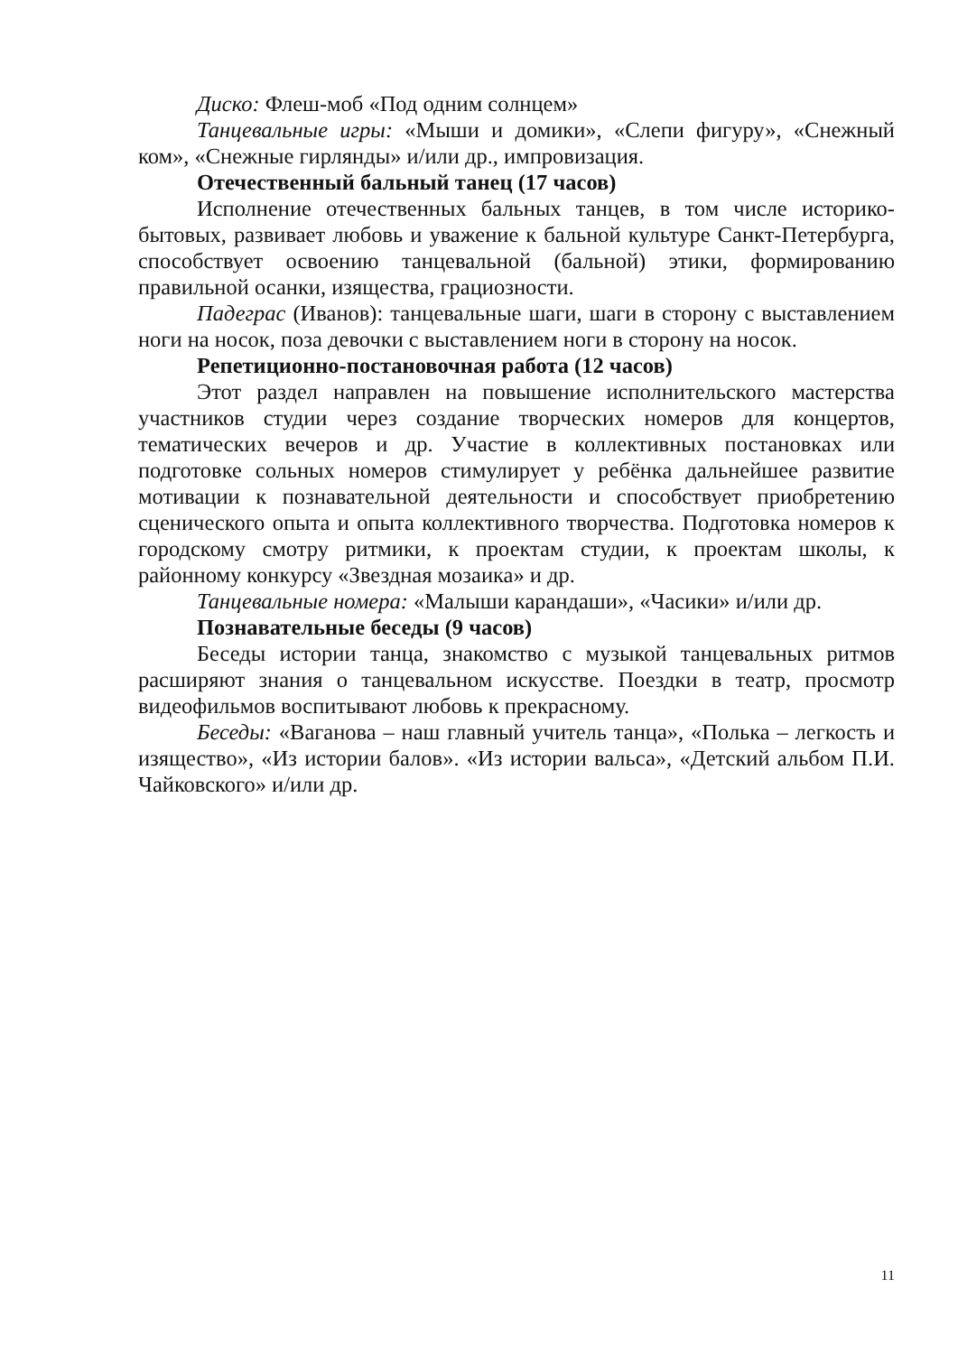Диско: Флеш-моб «Под одним солнцем»
Танцевальные игры: «Мыши и домики», «Слепи фигуру», «Снежный ком», «Снежные гирлянды» и/или др., импровизация.
Отечественный бальный танец (17 часов)
Исполнение отечественных бальных танцев, в том числе историко-бытовых, развивает любовь и уважение к бальной культуре Санкт-Петербурга, способствует освоению танцевальной (бальной) этики, формированию правильной осанки, изящества, грациозности.
Падеграс (Иванов): танцевальные шаги, шаги в сторону с выставлением ноги на носок, поза девочки с выставлением ноги в сторону на носок.
Репетиционно-постановочная работа (12 часов)
Этот раздел направлен на повышение исполнительского мастерства участников студии через создание творческих номеров для концертов, тематических вечеров и др. Участие в коллективных постановках или подготовке сольных номеров стимулирует у ребёнка дальнейшее развитие мотивации к познавательной деятельности и способствует приобретению сценического опыта и опыта коллективного творчества. Подготовка номеров к городскому смотру ритмики, к проектам студии, к проектам школы, к районному конкурсу «Звездная мозаика» и др.
Танцевальные номера: «Малыши карандаши», «Часики» и/или др.
Познавательные беседы (9 часов)
Беседы истории танца, знакомство с музыкой танцевальных ритмов расширяют знания о танцевальном искусстве. Поездки в театр, просмотр видеофильмов воспитывают любовь к прекрасному.
Беседы: «Ваганова – наш главный учитель танца», «Полька – легкость и изящество», «Из истории балов». «Из истории вальса», «Детский альбом П.И. Чайковского» и/или др.
11